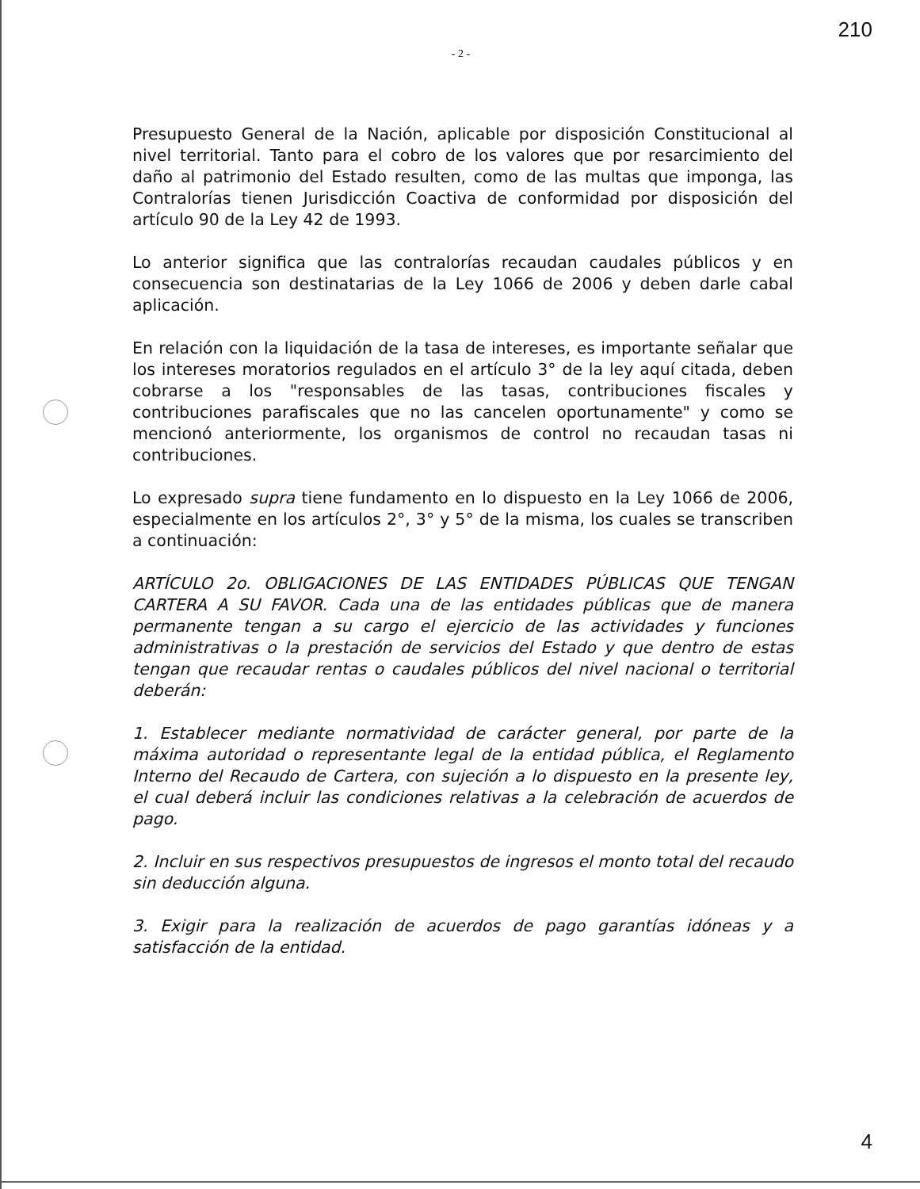210
- 2 -
Presupuesto General de la Nación, aplicable por disposición Constitucional al nivel territorial. Tanto para el cobro de los valores que por resarcimiento del daño al patrimonio del Estado resulten, como de las multas que imponga, las Contralorías tienen Jurisdicción Coactiva de conformidad por disposición del artículo 90 de la Ley 42 de 1993.
Lo anterior significa que las contralorías recaudan caudales públicos y en consecuencia son destinatarias de la Ley 1066 de 2006 y deben darle cabal aplicación.
En relación con la liquidación de la tasa de intereses, es importante señalar que los intereses moratorios regulados en el artículo 3° de la ley aquí citada, deben cobrarse a los "responsables de las tasas, contribuciones fiscales y contribuciones parafiscales que no las cancelen oportunamente" y como se mencionó anteriormente, los organismos de control no recaudan tasas ni contribuciones.
Lo expresado supra tiene fundamento en lo dispuesto en la Ley 1066 de 2006, especialmente en los artículos 2°, 3° y 5° de la misma, los cuales se transcriben a continuación:
ARTÍCULO 2o. OBLIGACIONES DE LAS ENTIDADES PÚBLICAS QUE TENGAN CARTERA A SU FAVOR. Cada una de las entidades públicas que de manera permanente tengan a su cargo el ejercicio de las actividades y funciones administrativas o la prestación de servicios del Estado y que dentro de estas tengan que recaudar rentas o caudales públicos del nivel nacional o territorial deberán:
1. Establecer mediante normatividad de carácter general, por parte de la máxima autoridad o representante legal de la entidad pública, el Reglamento Interno del Recaudo de Cartera, con sujeción a lo dispuesto en la presente ley, el cual deberá incluir las condiciones relativas a la celebración de acuerdos de pago.
2. Incluir en sus respectivos presupuestos de ingresos el monto total del recaudo sin deducción alguna.
3. Exigir para la realización de acuerdos de pago garantías idóneas y a satisfacción de la entidad.
4